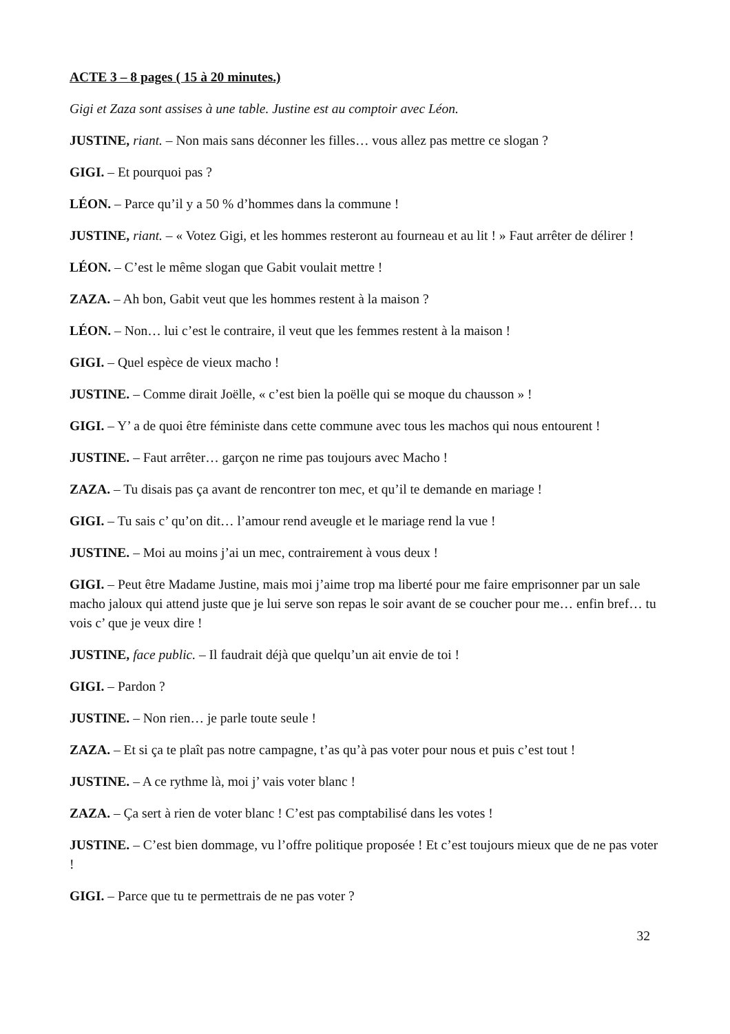ACTE 3 – 8 pages ( 15 à 20 minutes.)
Gigi et Zaza sont assises à une table. Justine est au comptoir avec Léon.
JUSTINE, riant. – Non mais sans déconner les filles… vous allez pas mettre ce slogan ?
GIGI. – Et pourquoi pas ?
LÉON. – Parce qu’il y a 50 % d’hommes dans la commune !
JUSTINE, riant. – « Votez Gigi, et les hommes resteront au fourneau et au lit ! » Faut arrêter de délirer !
LÉON. – C’est le même slogan que Gabit voulait mettre !
ZAZA. – Ah bon, Gabit veut que les hommes restent à la maison ?
LÉON. – Non… lui c’est le contraire, il veut que les femmes restent à la maison !
GIGI. – Quel espèce de vieux macho !
JUSTINE. – Comme dirait Joëlle, « c’est bien la poëlle qui se moque du chausson » !
GIGI. – Y’ a de quoi être féministe dans cette commune avec tous les machos qui nous entourent !
JUSTINE. – Faut arrêter… garçon ne rime pas toujours avec Macho !
ZAZA. – Tu disais pas ça avant de rencontrer ton mec, et qu’il te demande en mariage !
GIGI. – Tu sais c’ qu’on dit… l’amour rend aveugle et le mariage rend la vue !
JUSTINE. – Moi au moins j’ai un mec, contrairement à vous deux !
GIGI. – Peut être Madame Justine, mais moi j’aime trop ma liberté pour me faire emprisonner par un sale macho jaloux qui attend juste que je lui serve son repas le soir avant de se coucher pour me… enfin bref… tu vois c’ que je veux dire !
JUSTINE, face public. – Il faudrait déjà que quelqu’un ait envie de toi !
GIGI. – Pardon ?
JUSTINE. – Non rien… je parle toute seule !
ZAZA. – Et si ça te plaît pas notre campagne, t’as qu’à pas voter pour nous et puis c’est tout !
JUSTINE. – A ce rythme là, moi j’ vais voter blanc !
ZAZA. – Ça sert à rien de voter blanc ! C’est pas comptabilisé dans les votes !
JUSTINE. – C’est bien dommage, vu l’offre politique proposée ! Et c’est toujours mieux que de ne pas voter !
GIGI. – Parce que tu te permettrais de ne pas voter ?
32